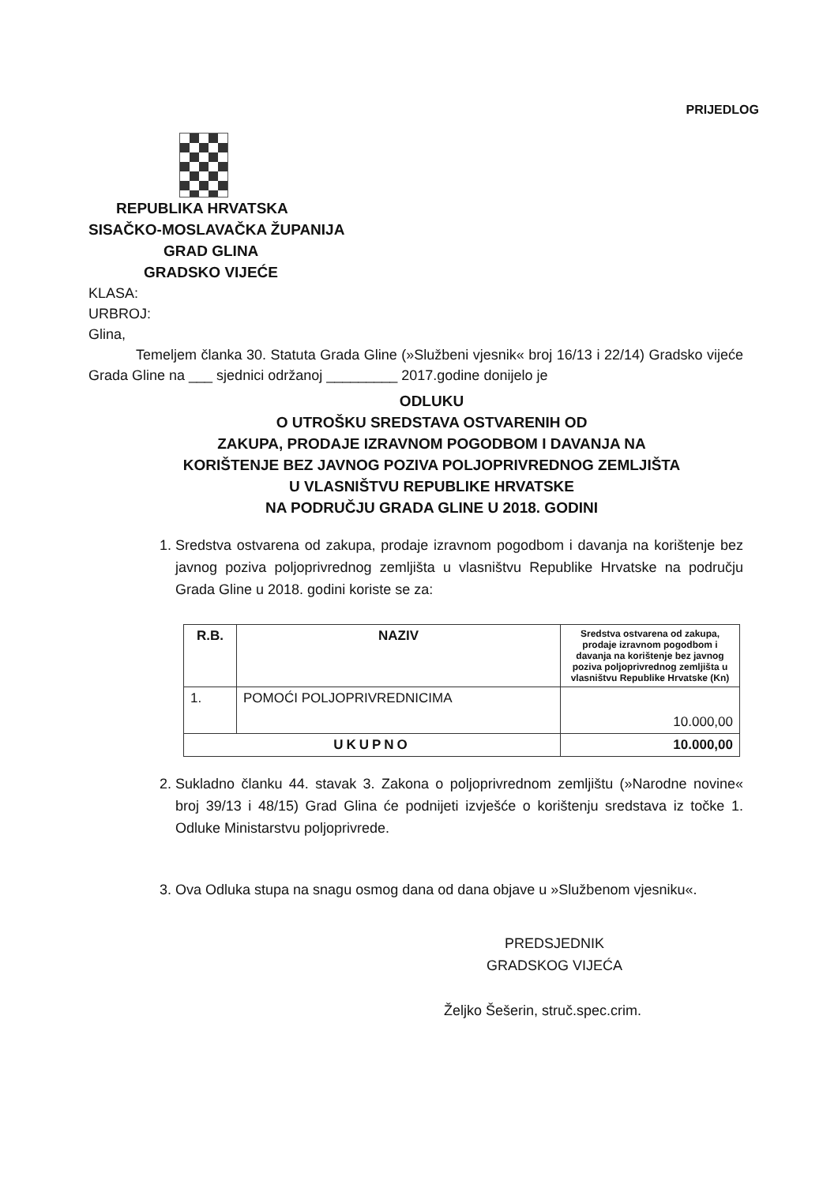PRIJEDLOG
REPUBLIKA HRVATSKA
SISAČKO-MOSLAVAČKA ŽUPANIJA
GRAD GLINA
GRADSKO VIJEĆE
KLASA:
URBROJ:
Glina,
Temeljem članka 30. Statuta Grada Gline (»Službeni vjesnik« broj 16/13 i 22/14) Gradsko vijeće Grada Gline na ___ sjednici održanoj _________ 2017.godine donijelo je
ODLUKU
O UTROŠKU SREDSTAVA OSTVARENIH OD
ZAKUPA, PRODAJE IZRAVNOM POGODBOM I DAVANJA NA
KORIŠTENJE BEZ JAVNOG POZIVA POLJOPRIVREDNOG ZEMLJIŠTA
U VLASNIŠTVU REPUBLIKE HRVATSKE
NA PODRUČJU GRADA GLINE U 2018. GODINI
1. Sredstva ostvarena od zakupa, prodaje izravnom pogodbom i davanja na korištenje bez javnog poziva poljoprivrednog zemljišta u vlasništvu Republike Hrvatske na području Grada Gline u 2018. godini koriste se za:
| R.B. | NAZIV | Sredstva ostvarena od zakupa, prodaje izravnom pogodbom i davanja na korištenje bez javnog poziva poljoprivrednog zemljišta u vlasništvu Republike Hrvatske (Kn) |
| --- | --- | --- |
| 1. | POMOĆI POLJOPRIVREDNICIMA | 10.000,00 |
| UKUPNO | | 10.000,00 |
2. Sukladno članku 44. stavak 3. Zakona o poljoprivrednom zemljištu (»Narodne novine« broj 39/13 i 48/15) Grad Glina će podnijeti izvješće o korištenju sredstava iz točke 1. Odluke Ministarstvu poljoprivrede.
3. Ova Odluka stupa na snagu osmog dana od dana objave u »Službenom vjesniku«.
PREDSJEDNIK
GRADSKOG VIJEĆA
Željko Šešerin, struč.spec.crim.